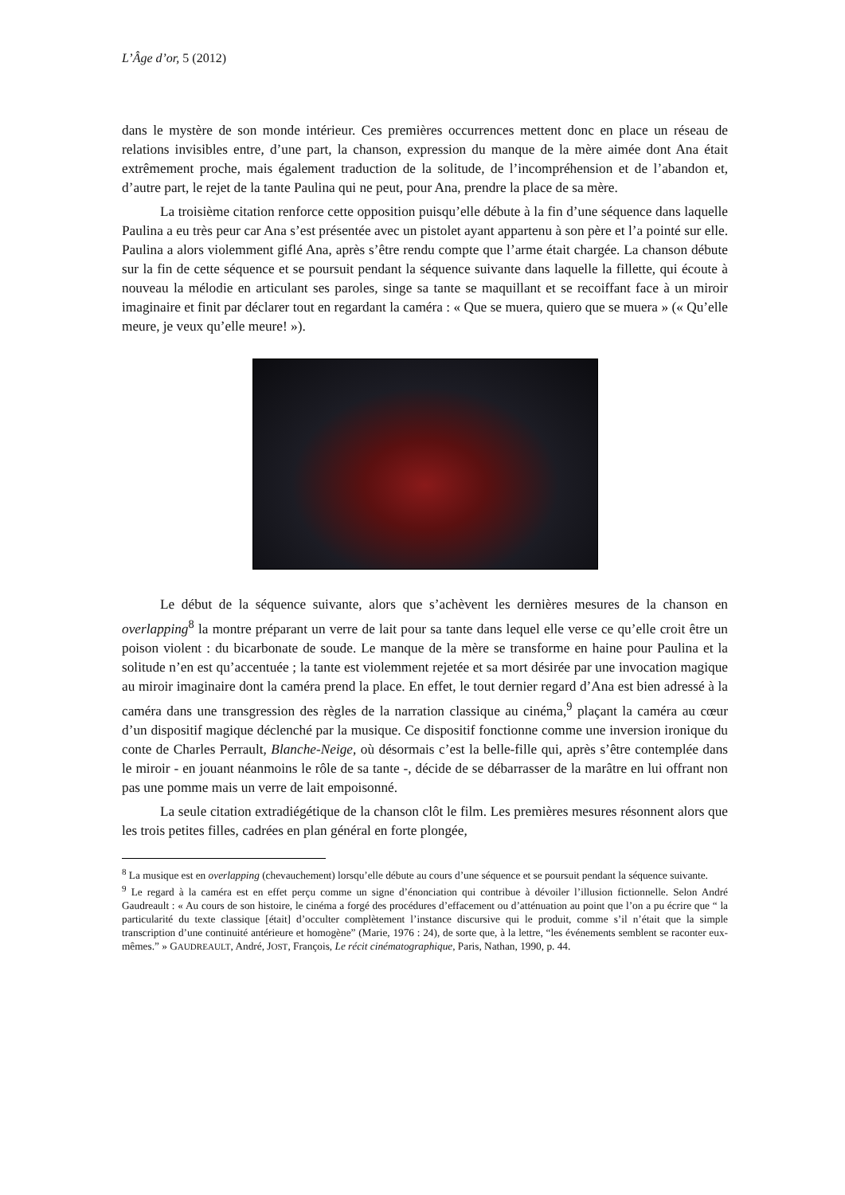L’Âge d’or, 5 (2012)
dans le mystère de son monde intérieur. Ces premières occurrences mettent donc en place un réseau de relations invisibles entre, d’une part, la chanson, expression du manque de la mère aimée dont Ana était extrêmement proche, mais également traduction de la solitude, de l’incompréhension et de l’abandon et, d’autre part, le rejet de la tante Paulina qui ne peut, pour Ana, prendre la place de sa mère.
La troisième citation renforce cette opposition puisqu’elle débute à la fin d’une séquence dans laquelle Paulina a eu très peur car Ana s’est présentée avec un pistolet ayant appartenu à son père et l’a pointé sur elle. Paulina a alors violemment giflé Ana, après s’être rendu compte que l’arme était chargée. La chanson débute sur la fin de cette séquence et se poursuit pendant la séquence suivante dans laquelle la fillette, qui écoute à nouveau la mélodie en articulant ses paroles, singe sa tante se maquillant et se recoiffant face à un miroir imaginaire et finit par déclarer tout en regardant la caméra : « Que se muera, quiero que se muera » (« Qu’elle meure, je veux qu’elle meure! »).
Le début de la séquence suivante, alors que s’achèvent les dernières mesures de la chanson en overlapping<sup>8</sup> la montre préparant un verre de lait pour sa tante dans lequel elle verse ce qu’elle croit être un poison violent : du bicarbonate de soude. Le manque de la mère se transforme en haine pour Paulina et la solitude n’en est qu’accentuée ; la tante est violemment rejetée et sa mort désirée par une invocation magique au miroir imaginaire dont la caméra prend la place. En effet, le tout dernier regard d’Ana est bien adressé à la caméra dans une transgression des règles de la narration classique au cinéma,<sup>9</sup> plaçant la caméra au cœur d’un dispositif magique déclenché par la musique. Ce dispositif fonctionne comme une inversion ironique du conte de Charles Perrault, Blanche-Neige, où désormais c’est la belle-fille qui, après s’être contemplée dans le miroir - en jouant néanmoins le rôle de sa tante -, décide de se débarrasser de la marâtre en lui offrant non pas une pomme mais un verre de lait empoisonné.
La seule citation extradiégétique de la chanson clôt le film. Les premières mesures résonnent alors que les trois petites filles, cadrées en plan général en forte plongée,
<sup>8</sup> La musique est en overlapping (chevauchement) lorsqu’elle débute au cours d’une séquence et se poursuit pendant la séquence suivante.
<sup>9</sup> Le regard à la caméra est en effet perçu comme un signe d’énonciation qui contribue à dévoiler l’illusion fictionnelle. Selon André Gaudreault : « Au cours de son histoire, le cinéma a forgé des procédures d’effacement ou d’atténuation au point que l’on a pu écrire que “ la particularité du texte classique [était] d’occulter complètement l’instance discursive qui le produit, comme s’il n’était que la simple transcription d’une continuité antérieure et homogène” (Marie, 1976 : 24), de sorte que, à la lettre, “les événements semblent se raconter eux-mêmes.” » GAUDREAULT, André, JOST, François, Le récit cinématographique, Paris, Nathan, 1990, p. 44.